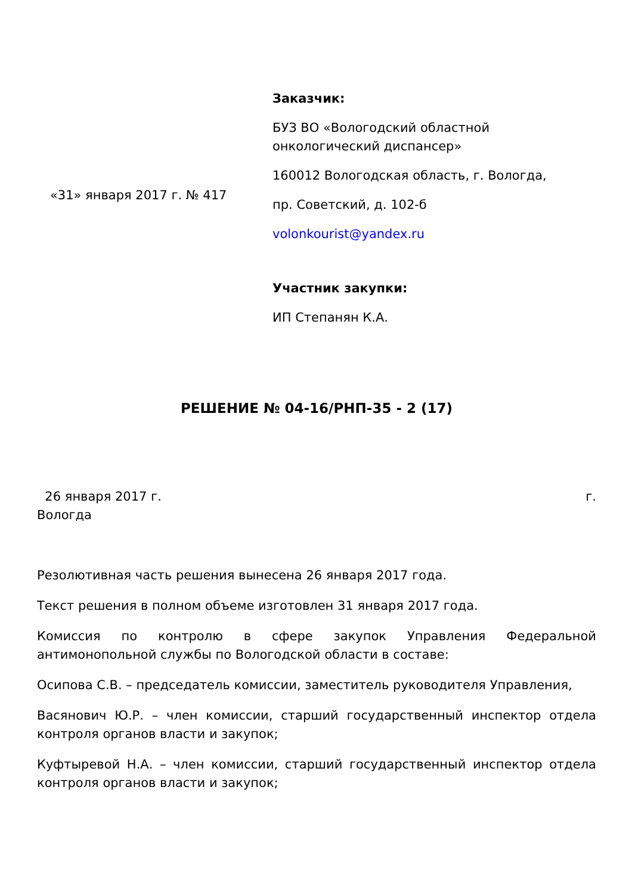«31» января 2017 г. № 417
Заказчик:
БУЗ ВО «Вологодский областной онкологический диспансер»
160012 Вологодская область, г. Вологда,
пр. Советский, д. 102-б
volonkourist@yandex.ru
Участник закупки:
ИП Степанян К.А.
РЕШЕНИЕ № 04-16/РНП-35 - 2 (17)
26 января 2017 г. г.
Вологда
Резолютивная часть решения вынесена 26 января 2017 года.
Текст решения в полном объеме изготовлен 31 января 2017 года.
Комиссия по контролю в сфере закупок Управления Федеральной антимонопольной службы по Вологодской области в составе:
Осипова С.В. – председатель комиссии, заместитель руководителя Управления,
Васянович Ю.Р. – член комиссии, старший государственный инспектор отдела контроля органов власти и закупок;
Куфтыревой Н.А. – член комиссии, старший государственный инспектор отдела контроля органов власти и закупок;